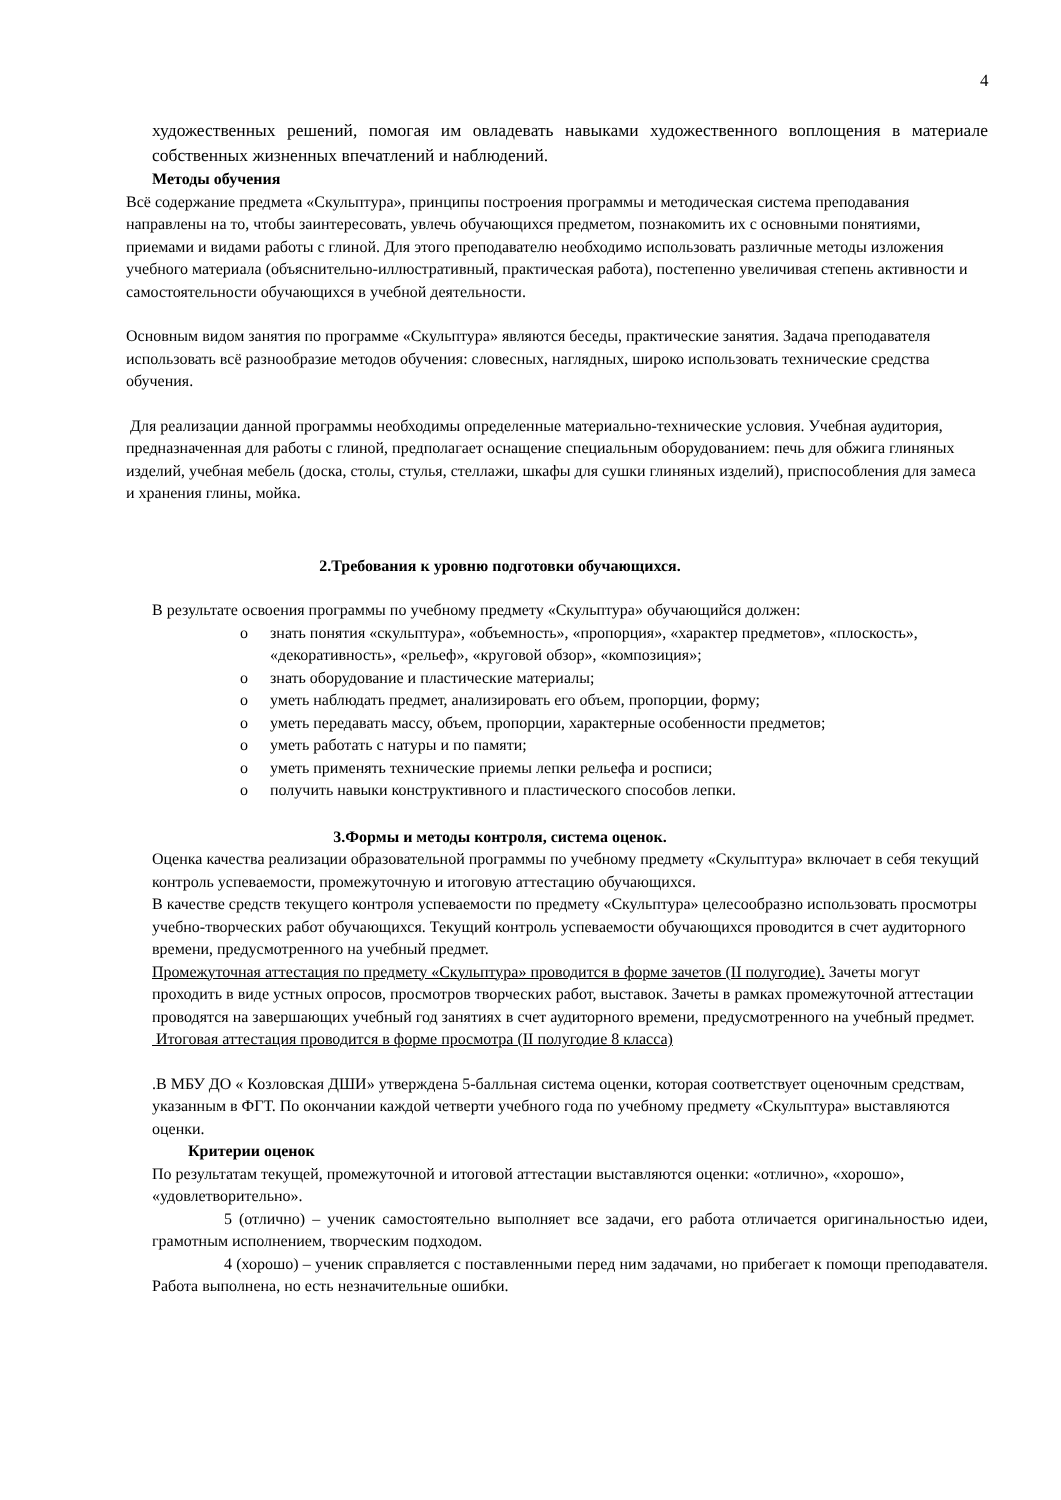4
художественных решений, помогая им овладевать навыками художественного воплощения в материале собственных жизненных впечатлений и наблюдений.
Методы обучения
Всё содержание предмета «Скульптура», принципы построения программы и методическая система преподавания направлены на то, чтобы заинтересовать, увлечь обучающихся предметом, познакомить их с основными понятиями, приемами и видами работы с глиной. Для этого преподавателю необходимо использовать различные методы изложения учебного материала (объяснительно-иллюстративный, практическая работа), постепенно увеличивая степень активности и самостоятельности обучающихся в учебной деятельности.
Основным видом занятия по программе «Скульптура» являются беседы, практические занятия. Задача преподавателя использовать всё разнообразие методов обучения: словесных, наглядных, широко использовать технические средства обучения.
Для реализации данной программы необходимы определенные материально-технические условия. Учебная аудитория, предназначенная для работы с глиной, предполагает оснащение специальным оборудованием: печь для обжига глиняных изделий, учебная мебель (доска, столы, стулья, стеллажи, шкафы для сушки глиняных изделий), приспособления для замеса и хранения глины, мойка.
2.Требования к уровню подготовки обучающихся.
В результате освоения программы по учебному предмету «Скульптура» обучающийся должен:
o знать понятия «скульптура», «объемность», «пропорция», «характер предметов», «плоскость», «декоративность», «рельеф», «круговой обзор», «композиция»;
o знать оборудование и пластические материалы;
o уметь наблюдать предмет, анализировать его объем, пропорции, форму;
o уметь передавать массу, объем, пропорции, характерные особенности предметов;
o уметь работать с натуры и по памяти;
o уметь применять технические приемы лепки рельефа и росписи;
o получить навыки конструктивного и пластического способов лепки.
3.Формы и методы контроля, система оценок.
Оценка качества реализации образовательной программы по учебному предмету «Скульптура» включает в себя текущий контроль успеваемости, промежуточную и итоговую аттестацию обучающихся.
В качестве средств текущего контроля успеваемости по предмету «Скульптура» целесообразно использовать просмотры учебно-творческих работ обучающихся. Текущий контроль успеваемости обучающихся проводится в счет аудиторного времени, предусмотренного на учебный предмет.
Промежуточная аттестация по предмету «Скульптура» проводится в форме зачетов (II полугодие). Зачеты могут проходить в виде устных опросов, просмотров творческих работ, выставок. Зачеты в рамках промежуточной аттестации проводятся на завершающих учебный год занятиях в счет аудиторного времени, предусмотренного на учебный предмет.
Итоговая аттестация проводится в форме просмотра (II полугодие 8 класса)
.В МБУ ДО « Козловская ДШИ» утверждена 5-балльная система оценки, которая соответствует оценочным средствам, указанным в ФГТ. По окончании каждой четверти учебного года по учебному предмету «Скульптура» выставляются оценки.
Критерии оценок
По результатам текущей, промежуточной и итоговой аттестации выставляются оценки: «отлично», «хорошо», «удовлетворительно».
5 (отлично) – ученик самостоятельно выполняет все задачи, его работа отличается оригинальностью идеи, грамотным исполнением, творческим подходом.
4 (хорошо) – ученик справляется с поставленными перед ним задачами, но прибегает к помощи преподавателя. Работа выполнена, но есть незначительные ошибки.